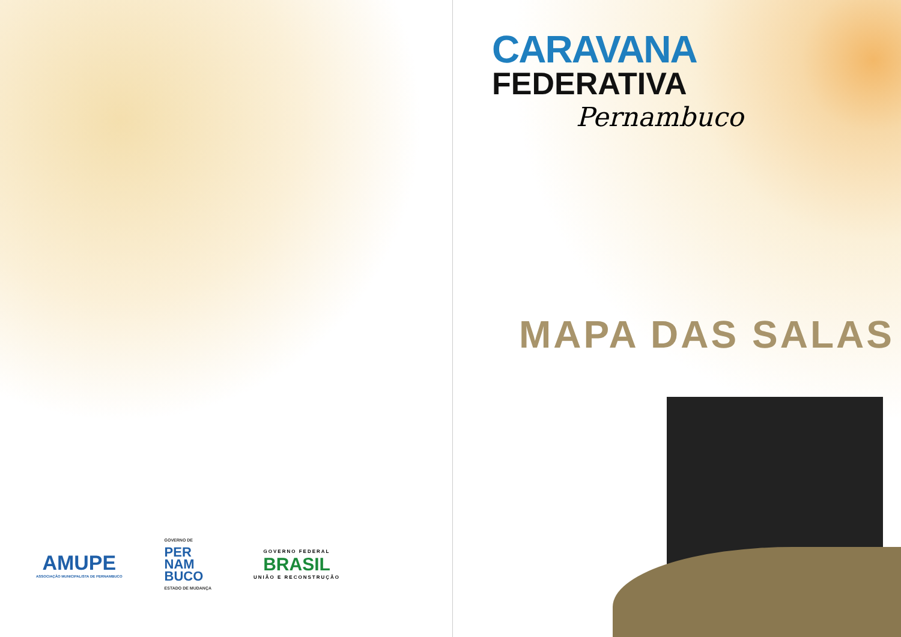AMUPE
ASSOCIAÇÃO MUNICIPALISTA DE PERNAMBUCO
GOVERNO DE
PER
NAM
BUCO
ESTADO DE MUDANÇA
GOVERNO FEDERAL
BRASIL
UNIÃO E RECONSTRUÇÃO
CARAVANA
FEDERATIVA
Pernambuco
MAPA DAS SALAS